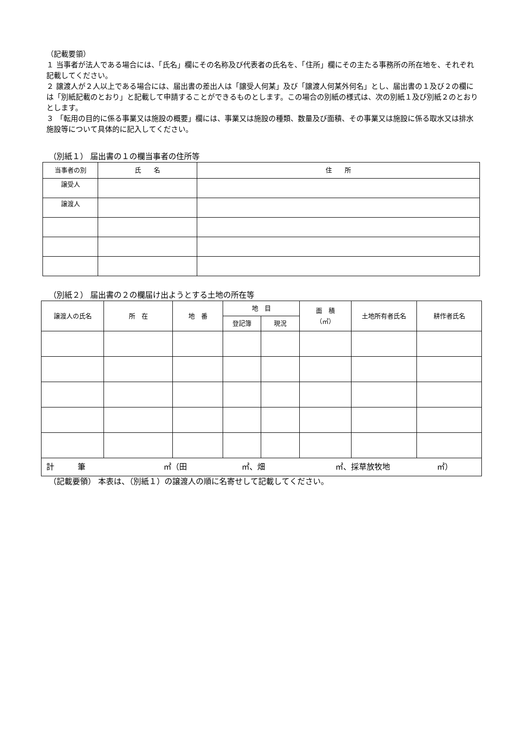（記載要領）
１ 当事者が法人である場合には、「氏名」欄にその名称及び代表者の氏名を、「住所」欄にその主たる事務所の所在地を、それぞれ記載してください。
２ 譲渡人が２人以上である場合には、届出書の差出人は「譲受人何某」及び「譲渡人何某外何名」とし、届出書の１及び２の欄には「別紙記載のとおり」と記載して申請することができるものとします。この場合の別紙の様式は、次の別紙１及び別紙２のとおりとします。
３ 「転用の目的に係る事業又は施設の概要」欄には、事業又は施設の種類、数量及び面積、その事業又は施設に係る取水又は排水施設等について具体的に記入してください。
（別紙１） 届出書の１の欄当事者の住所等
| 当事者の別 | 氏 名 | 住 所 |
| --- | --- | --- |
| 譲受人 | | |
| 譲渡人 | | |
（別紙２） 届出書の２の欄届け出ようとする土地の所在等
| 譲渡人の氏名 | 所 在 | 地 番 | 地 目 | | 面 積 （㎡） | 土地所有者氏名 | 耕作者氏名 |
| --- | --- | --- | --- | --- | --- | --- | --- |
| | | | 登記簿 | 現況 | | | |
| 計 筆 ㎡（田 ㎡、畑 ㎡、採草放牧地 ㎡） | | | | | | | |
（記載要領） 本表は、（別紙１）の譲渡人の順に名寄せして記載してください。